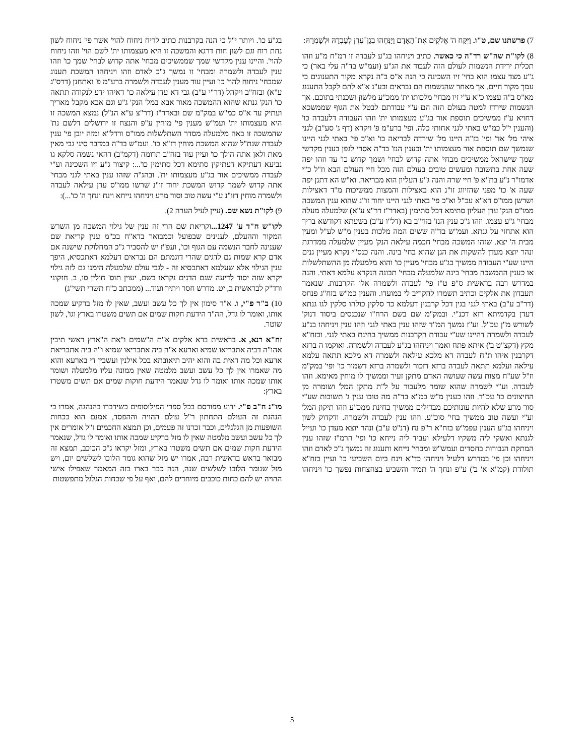7) פרשתנו שם, ט"ו. וַיִּקַּח ה' אֱלֹקִים אֶת־הָאָדָם וַיַּנִּחֵהוּ בְגַן־עֵדֶן לְעָבְדָהּ וּלְשָׁמְרָהּ:
8) לקו"ת שה"ש רד"ה כי כאשר. כתיב ויניחהו בג"ע לעבדה זו רמ"ח מ"ע וזהו תכלית ירידת הנשמות לעולם הזה לעבוד את הג"ע (ועמ"ש בד"ה עלי באר) כי ג"ע מצד עצמו הוא בחי' זיו השכינה כי הנה א"ס ב"ה נקרא מקור התענוגים כי עמך מקור חיים. אך מאחר שהנשמות הם נבראים ובע"ג א"א להם לקבל התענוג מא"ס ב"ה עצמו כ"א ע"י זיו מבחי' מלכותו ית' ממכ"ע מלשון ושכנתי בתוכם. אך הנשמות שירדו למטה בעולם הזה הם ע"י עבודתם לבטל את הגוף שממשכא דחויא ע"ז ממשיכים תוספת אור בג"ע מעצמותו ית' וזהו העבודה דלעבדה כו' (והענין י"ל כמ"ש באתי לגני אחותי כלה. ופי' ברע"מ פ' ויקרא (דף ג' סע"ב) לגני איהי מל' אד' ופי' בז"ה היינו מל' שירדה לבריאה כו' וא"כ פי' באתי לגני היינו שנמשך שם תוספת אור מעצמותו ית' וכענין הנז' בד"ה אסרי לגפן בענין מקדשי שמך שישראל ממשיכים מבחי' אתה קדוש לבחי' ושמך קדוש כו' עד וזהו יפה שעה אחת בתשובה ומעשים טובים בעולם הזה מכל חיי העולם הבא וז"ל כ"י אדמו"ר נ"ע בת"א פ' חיי שרה והנה ג"ע העליון הוא מבריאה. וא"ש הא דתנן יפה שעה א' כו' מפני שהזיווג זו"נ הוא באצילות והמצות ממשיכות מ"ד דאצילות ושרשן ממו"ס דא"א עכ"ל וא"כ פי' באתי לגני היינו יחוד זו"נ שהוא ענין המשכה ממו"ס הנק' עדן העליון סתימא דכל סתימין (באדר"ז דר"צ ע"א) שלמעלה מעלה מבחי' ג"ע עצמו. וזהו ג"כ ענין הנז' בזח"ב בא (דל"ו ע"ב) בשעתא דקודשא בריך הוא אתחזי על גנתא. ועמ"ש בד"ה ששים המה מלכות בענין מ"ש לע"ל ומעין מבית ה' יצא. שזהו המשכה מבחי' חכמה עילאה הנק' מעיין שלמעלה ממדרגת ונהר יוצא מעדן להשקות את הגן שהוא בחי' בינה. והנה כנס"י נקרא מעיין גנים היינו שע"י העבודה ממשיך בג"ע מבחי' מעיין כו' והוא מלמעלה מן ההשתלשלות או כענין ההמשכה מבחי' בינה שלמעלה מבחי' תבונה הנקרא עלמא דאתי. והנה במדרש רבה בראשית ס"פ ט"ז פי' לעבדה ולשמרה אלו הקרבנות. שנאמר תעבדון את אלקים וכתיב תשמרו להקריב לי במועדו. והענין כמ"ש בזח"ג פנחס (דר"ב ע"ב) באתי לגני בגין דכל קרבנין דעלמא כד סלקין כולהו סלקין לגו גנתא דעדן בקדמיתא רזא דכנ"י. ובמק"מ שם בשם הרח"ו שנכנסים ביסוד דנוק' לשורש מ"ן עכ"ל. וע"ז נמשך המ"ד שזהו ענין באתי לגני וזהו ענין ויניחהו בג"ע לעבדה ולשמרה דהיינו שע"י עבודת הקרבנות ממשיך בחינת באתי לגני. ובזח"א מקץ (דקצ"ט ב') איתא פתח ואמר ויניחהו בג"ע לעבדה ולשמרה. ואוקמו ה ברזא דקרבנין איהו ת"ח לעבדה דא מלכא עילאה ולשמרה דא מלכא תתאה עלמא עילאה ועלמא תתאה לעבדה ברזא דזכור ולשמרה ברזא דשמור כו' ופי' במק"מ וז"ל שע"ח מצות עשה שעושה האדם מתקן זעיר וממשיך לו מוחין מאימא. וזהו לעבדה. וע"י לשמרה שהוא שומר מלעבור על ל"ת מתקן המל' ושומרה מן החיצונים כו' עכ"ד. וזהו כענין מ"ש במ"א בד"ה מה טובו ענין ג' תשובות שע"י סור מרע שלא להיות עונותיכם מבדילים ממשיך בחינת ממכ"ע וזהו תיקון המל' וע"י ועשה טוב ממשיך בחי' סוכ"ע. וזהו ענין לעבדה ולשמרה. ודקדוק לשון ויניחהו בג"ע הענין עפמ"ש בזח"א ר"פ נח (דנ"ט ע"ב) ונהר יוצא מעדן כו' ועייל לגנתא ואשקי ליה משקיו דלעילא ועביד ליה נייחא כו' ופי' הרמ"ז שזהו ענין המתקת הגבורות בחסדים ועמש"ש ומבחי' נייחא ותענוג זה נמשך ג"כ לאדם וזהו ויניחהו וכן פי' במדרש דלעיל ויניחהו כד"א וינח ביום השביעי כו' ועיין בזח"א תולודת (קמ"א א' ב') ע"פ ונחך ה' תמיד והשביע בצחצחות נפשך כו' ויניחהו בג"ע כו'. ויותר י"ל כי הנה בקרבנות כתיב לריח ניחוח להוי' אשר פי' ניחוח לשון נחת רוח וגם לשון חות דרגא והמשכה זו היא מעצמותו ית' לשם הוי' וזהו ניחוח להוי'. והיינו ענין מקדשי שמך שממשיכים מבחי' אתה קדוש לבחי' שמך כו' וזהו ענין לעבדה ולשמרה ומבחי' זו נמשך ג"כ לאדם וזהו ויניחהו המשכת תענוג שמבחי' ניחוח להוי' כו' ועיין עוד מענין לעבדה ולשמרה ברע"מ פ' ואתחנן (דרס"ג ע"א) ובזח"ב ויקהל (דר"י ע"ב) גבי דא עדן עילאה כו' דאיהו ידע לנקודה תתאה כו' הנק' גנתא שהוא ההמשכה מאור אבא במל' הנק' ג"ע וגם אבא מקבל מאריך ועתיק עד א"ס כמ"ש במק"מ שם ובאדר"ז (דר"צ ע"א הנ"ל) נמצא המשכה זו היא מעצמותו ית' ועמ"ש מענין פי' מוחין ע"פ והנצח זו ירושלים דלשם נת' שהמשכה זו באה מלמעלה מסדר השתלשלות ממו"ס ורדל"א ומזה יובן פי' ענין לעבדה שנת"ל שהוא המשכת מוחין דז"א כו'. ועמ"ש בד"ה במדבר סיני גבי מאין מאת ולאן אתה הולך כו' ועיין עוד בזח"ב תרומה (דקמ"ב) דהאי נשמה סלקא גו נביעא דעתיקא דעתיקין סתימא דכל סתימין כו'...: קיצור ג"ע זיו השכינה וע"י לעבדה ממשיכים אור בג"ע מעצמותו ית'. ובהג"ה שזהו ענין באתי לגני מבחי' אתה קדוש לשמך קדוש המשכת יחוד זו"נ שרשו ממו"ס עדן עילאה לעבדה ולשמרה מוחין דזו"נ ע"י עשה טוב וסור מרע ויניחהו נייחא וינח ונחך ה' כו'...):
9) לקו"ת נשא שם. (עיין לעיל הערה 2).
לקו"ש ח"ד ע' 1247... וקריאת שם הרי זה ענין של גילוי המשכה מן השרש המקור וההעלם, לענינים שבפועל וכמבואר בדא"ח בכ"מ ענין קריאת שם שענינה לחבר הנשמה עם הגוף וכו', ועפ"ז יש להסביר ג"כ המחלוקת שישנה אם אדם קרא שמות גם לדגים שהרי דוגמתם הם נבראים דעלמא דאתכסיא, היפך ענין הגילוי אלא שעלמא דאתכסיא זה - לגבי עולם שלמעלה הימנו גם לזה גילוי יקרא שזה יסוד לדיעה שגם הדגים נקראו בשם, יעוין תוס' חולין סו, ב. חזקוני ורד"ק לבראשית ב, יט. מדרש חסר ויתיר ועוד... (ממכתב כ"ח תשרי תשי"ג)
10) ב"ר פ"י, ו. א"ר סימון אין לך כל עשב ועשב, שאין לו מזל ברקיע שמכה אותו, ואומר לו גדל, הה"ד הידעת חקות שמים אם תשים משטרו בארץ וגו', לשון שוטר.
זח"א רנא, א. בראשית ברא אלקים א"ת ה"שמים ו"את ה"ארץ ראשי תיבין אהו"ה דביה אתבריאו שמיא וארעא א"ה ביה אתבריאו שמיא ו"ה ביה אתבריאת ארעא וכל מה דאית בה והוא יהיב תיאובתא בכל אילנין ועשבין די בארעא והוא מה שאמרו אין לך כל עשב ועשב מלמטה שאין ממונה עליו מלמעלה ושומר אותו שמכה אותו ואומר לו גדל שנאמר הידעת חוקות שמים אם תשים משטרו בארץ:
מו"נ ח"ב פ"י. ידוע מפורסם בכל ספרי הפילוסופים כשידברו בהנהגה, אמרו כי הנהגת זה העולם התחתון ר"ל עולם ההויה וההפסד, אמנם הוא בכחות השופעות מן הגלגלים, וכבר זכרנו זה פעמים, וכן תמצא החכמים ז"ל אומרים אין לך כל עשב ועשב מלמטה שאין לו מזל ברקיע שמכה אותו ואומר לו גדל, שנאמר הידעת חקות שמים אם תשים משטרו בארץ, ומזל יקראו ג"כ הכוכב, תמצא זה מבואר בראש בראשית רבה, אמרו יש מזל שהוא גומר הלוכו לשלשים יום, ויש מזל שגומר הלוכו לשלשים שנה, הנה כבר בארו בזה המאמר שאפילו אישי ההויה יש להם כחות כוכבים מיוחדים להם, ואף על פי שכחות הגלגל מתפשטות
5